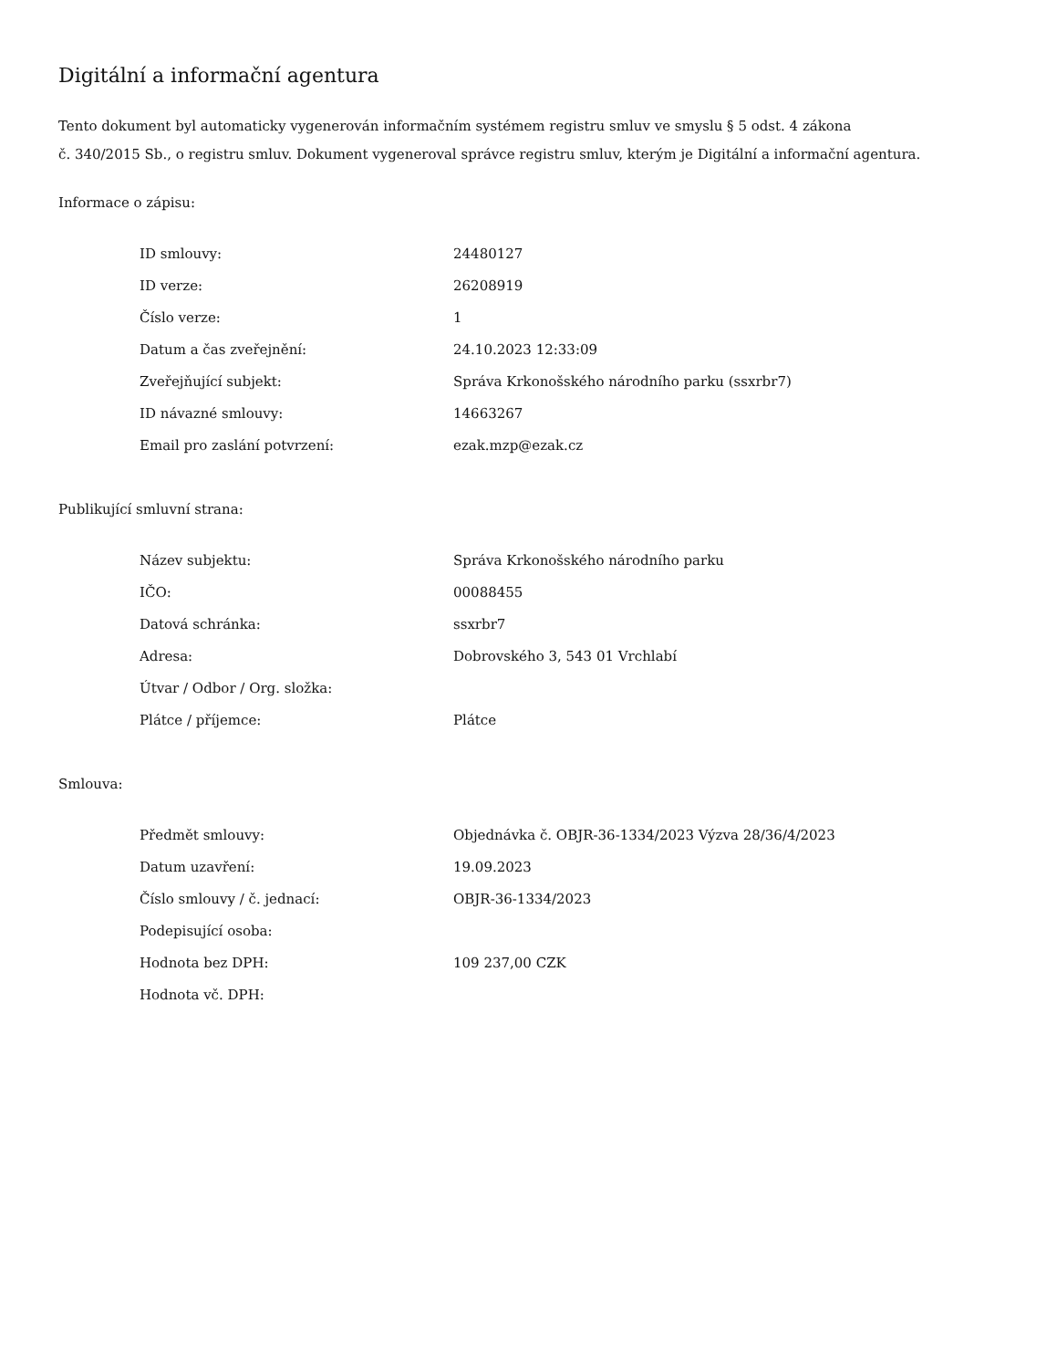Digitální a informační agentura
Tento dokument byl automaticky vygenerován informačním systémem registru smluv ve smyslu § 5 odst. 4 zákona
č. 340/2015 Sb., o registru smluv. Dokument vygeneroval správce registru smluv, kterým je Digitální a informační agentura.
Informace o zápisu:
| ID smlouvy: | 24480127 |
| ID verze: | 26208919 |
| Číslo verze: | 1 |
| Datum a čas zveřejnění: | 24.10.2023 12:33:09 |
| Zveřejňující subjekt: | Správa Krkonošského národního parku (ssxrbr7) |
| ID návazné smlouvy: | 14663267 |
| Email pro zaslání potvrzení: | ezak.mzp@ezak.cz |
Publikující smluvní strana:
| Název subjektu: | Správa Krkonošského národního parku |
| IČO: | 00088455 |
| Datová schránka: | ssxrbr7 |
| Adresa: | Dobrovského 3, 543 01 Vrchlabí |
| Útvar / Odbor / Org. složka: | |
| Plátce / příjemce: | Plátce |
Smlouva:
| Předmět smlouvy: | Objednávka č. OBJR-36-1334/2023 Výzva 28/36/4/2023 |
| Datum uzavření: | 19.09.2023 |
| Číslo smlouvy / č. jednací: | OBJR-36-1334/2023 |
| Podepisující osoba: | |
| Hodnota bez DPH: | 109 237,00 CZK |
| Hodnota vč. DPH: | |